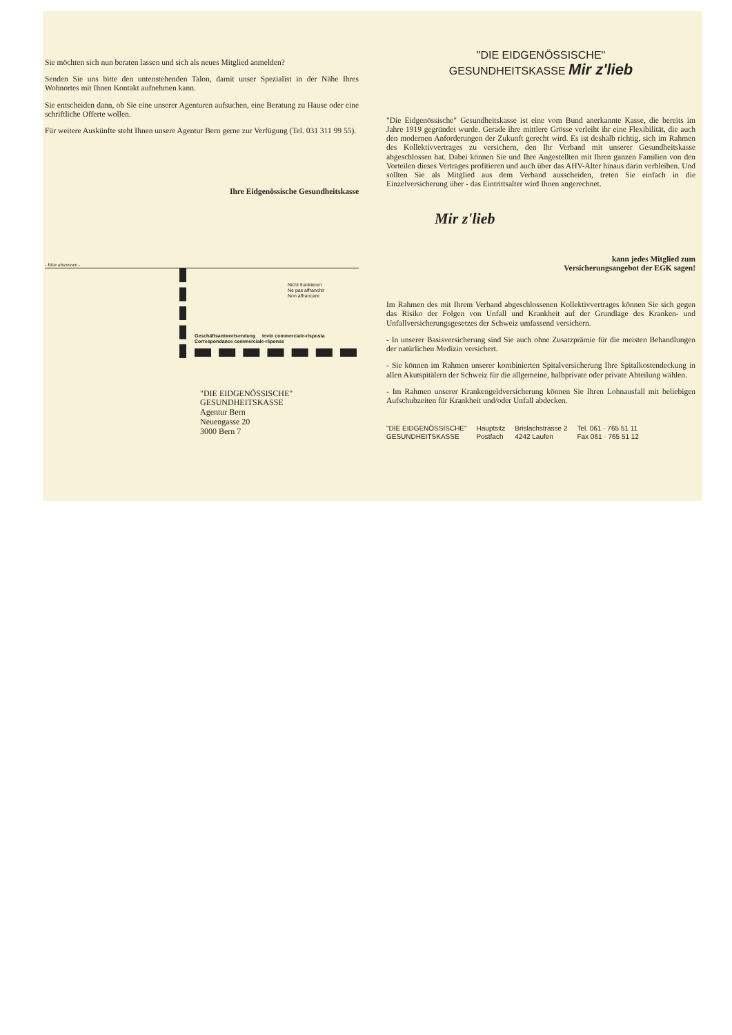Sie möchten sich nun beraten lassen und sich als neues Mitglied anmelden?
Senden Sie uns bitte den untenstehenden Talon, damit unser Spezialist in der Nähe Ihres Wohnortes mit Ihnen Kontakt aufnehmen kann.
Sie entscheiden dann, ob Sie eine unserer Agenturen aufsuchen, eine Beratung zu Hause oder eine schriftliche Offerte wollen.
Für weitere Auskünfte steht Ihnen unsere Agentur Bern gerne zur Verfügung (Tel. 031 311 99 55).
Ihre Eidgenössische Gesundheitskasse
- Bitte abtrennen -
Nicht frankieren
Ne pas affranchir
Non affrancare
Geschäftsantwortsendung Invio commerciale-risposta
Correspondance commerciale-réponse
"DIE EIDGENÖSSISCHE"
GESUNDHEITSKASSE
Agentur Bern
Neuengasse 20
3000 Bern 7
"DIE EIDGENÖSSISCHE"
GESUNDHEITSKASSE Mir z'lieb
"Die Eidgenössische" Gesundheitskasse ist eine vom Bund anerkannte Kasse, die bereits im Jahre 1919 gegründet wurde. Gerade ihre mittlere Grösse verleiht ihr eine Flexibilität, die auch den modernen Anforderungen der Zukunft gerecht wird. Es ist deshalb richtig, sich im Rahmen des Kollektivvertrages zu versichern, den Ihr Verband mit unserer Gesundheitskasse abgeschlossen hat. Dabei können Sie und Ihre Angestellten mit Ihren ganzen Familien von den Vorteilen dieses Vertrages profitieren und auch über das AHV-Alter hinaus darin verbleiben. Und sollten Sie als Mitglied aus dem Verband ausscheiden, treten Sie einfach in die Einzelversicherung über - das Eintrittsalter wird Ihnen angerechnet.
Mir z'lieb
kann jedes Mitglied zum
Versicherungsangebot der EGK sagen!
Im Rahmen des mit Ihrem Verband abgeschlossenen Kollektivvertrages können Sie sich gegen das Risiko der Folgen von Unfall und Krankheit auf der Grundlage des Kranken- und Unfallversicherungsgesetzes der Schweiz umfassend versichern.
- In unserer Basisversicherung sind Sie auch ohne Zusatzprämie für die meisten Behandlungen der natürlichen Medizin versichert.
- Sie können im Rahmen unserer kombinierten Spitalversicherung Ihre Spitalkostendeckung in allen Akutspitälern der Schweiz für die allgemeine, halbprivate oder private Abteilung wählen.
- Im Rahmen unserer Krankengeldversicherung können Sie Ihren Lohnausfall mit beliebigen Aufschubzeiten für Krankheit und/oder Unfall abdecken.
"DIE EIDGENÖSSISCHE"
GESUNDHEITSKASSE
Hauptsitz
Postfach
Brislachstrasse 2
4242 Laufen
Tel. 061 · 765 51 11
Fax 061 · 765 51 12